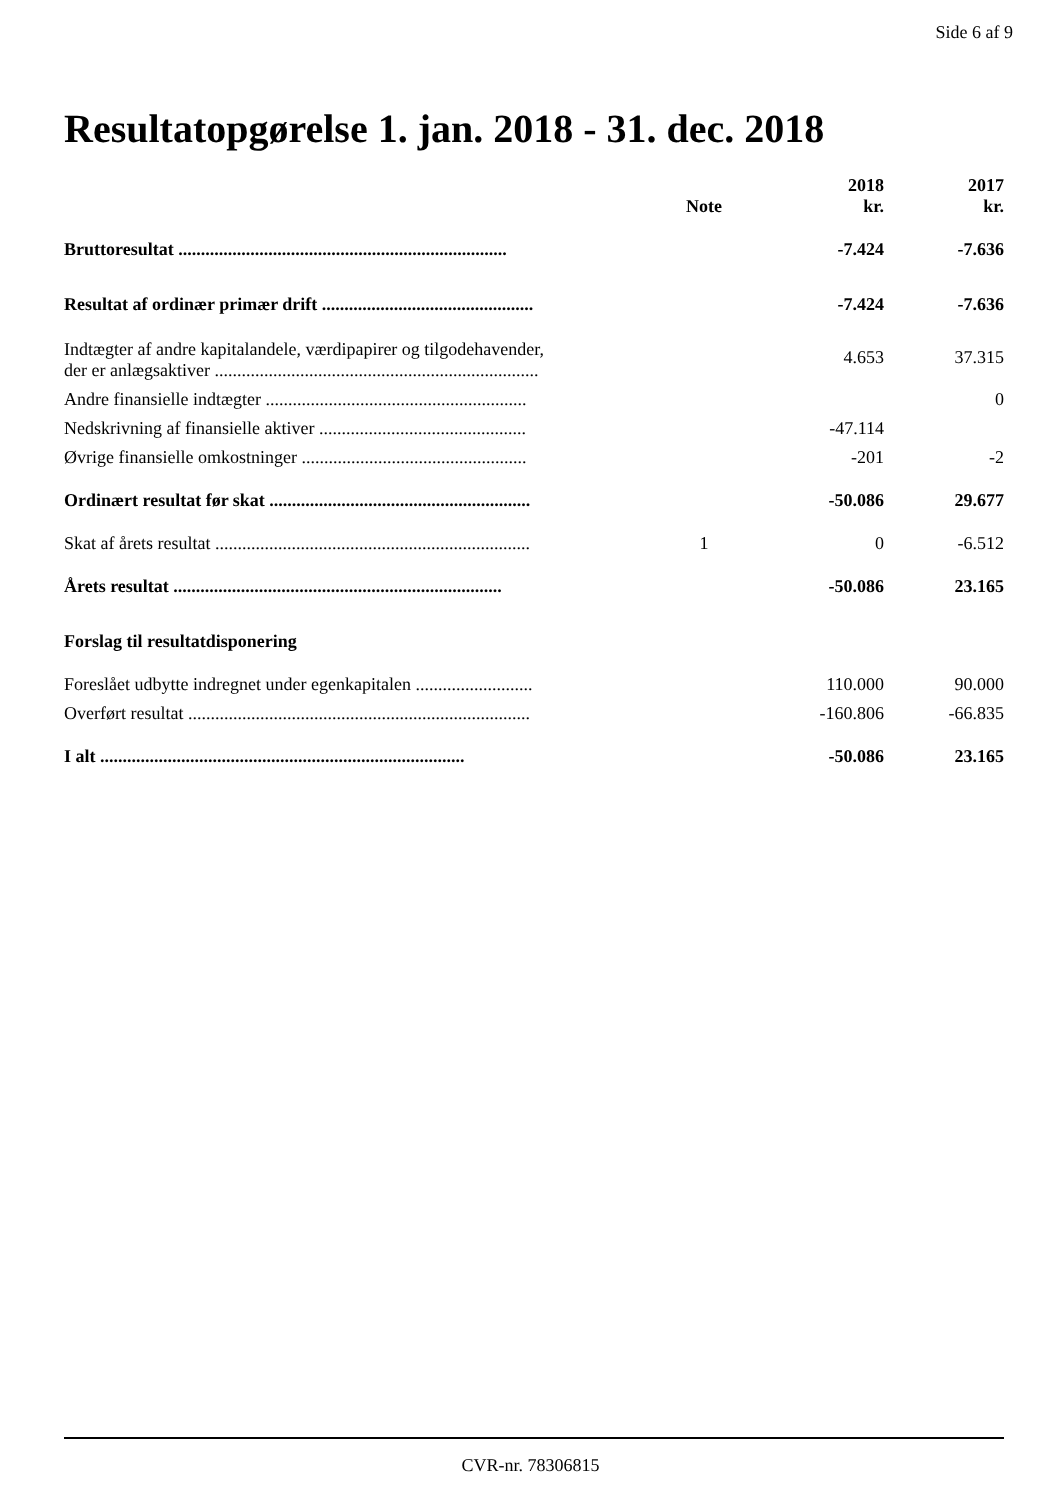Side 6 af 9
Resultatopgørelse 1. jan. 2018 - 31. dec. 2018
| | Note | 2018 kr. | 2017 kr. |
| --- | --- | --- | --- |
| Bruttoresultat ......................................................................... | | -7.424 | -7.636 |
| Resultat af ordinær primær drift ............................................... | | -7.424 | -7.636 |
| Indtægter af andre kapitalandele, værdipapirer og tilgodehavender, der er anlægsaktiver ........................................................................ | | 4.653 | 37.315 |
| Andre finansielle indtægter .......................................................... | | | 0 |
| Nedskrivning af finansielle aktiver .............................................. | | -47.114 | |
| Øvrige finansielle omkostninger .................................................. | | -201 | -2 |
| Ordinært resultat før skat .......................................................... | | -50.086 | 29.677 |
| Skat af årets resultat ...................................................................... | 1 | 0 | -6.512 |
| Årets resultat ......................................................................... | | -50.086 | 23.165 |
| Forslag til resultatdisponering | | | |
| Foreslået udbytte indregnet under egenkapitalen .......................... | | 110.000 | 90.000 |
| Overført resultat ............................................................................ | | -160.806 | -66.835 |
| I alt ................................................................................. | | -50.086 | 23.165 |
CVR-nr. 78306815